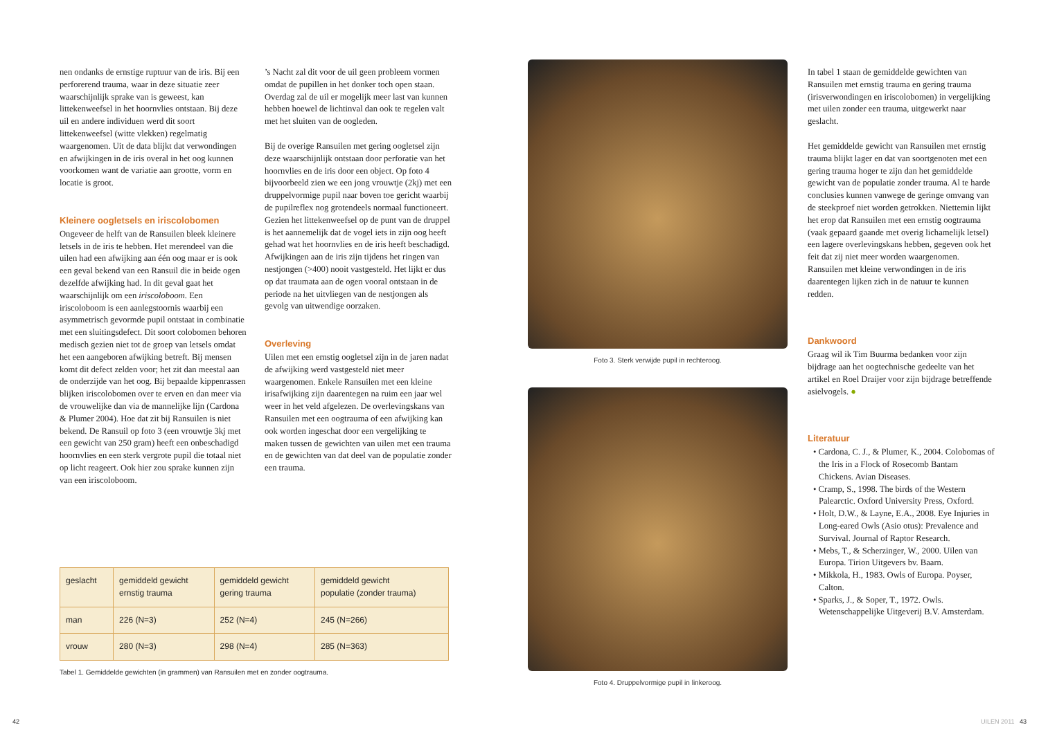nen ondanks de ernstige ruptuur van de iris. Bij een perforerend trauma, waar in deze situatie zeer waarschijnlijk sprake van is geweest, kan littekenweefsel in het hoornvlies ontstaan. Bij deze uil en andere individuen werd dit soort littekenweefsel (witte vlekken) regelmatig waargenomen. Uit de data blijkt dat verwondingen en afwijkingen in de iris overal in het oog kunnen voorkomen want de variatie aan grootte, vorm en locatie is groot.
Kleinere oogletsels en iriscolobomen
Ongeveer de helft van de Ransuilen bleek kleinere letsels in de iris te hebben. Het merendeel van die uilen had een afwijking aan één oog maar er is ook een geval bekend van een Ransuil die in beide ogen dezelfde afwijking had. In dit geval gaat het waarschijnlijk om een iriscoloboom. Een iriscoloboom is een aanlegstoornis waarbij een asymmetrisch gevormde pupil ontstaat in combinatie met een sluitingsdefect. Dit soort colobomen behoren medisch gezien niet tot de groep van letsels omdat het een aangeboren afwijking betreft. Bij mensen komt dit defect zelden voor; het zit dan meestal aan de onderzijde van het oog. Bij bepaalde kippenrassen blijken iriscolobomen over te erven en dan meer via de vrouwelijke dan via de mannelijke lijn (Cardona & Plumer 2004). Hoe dat zit bij Ransuilen is niet bekend. De Ransuil op foto 3 (een vrouwtje 3kj met een gewicht van 250 gram) heeft een onbeschadigd hoornvlies en een sterk vergrote pupil die totaal niet op licht reageert. Ook hier zou sprake kunnen zijn van een iriscoloboom.
’s Nacht zal dit voor de uil geen probleem vormen omdat de pupillen in het donker toch open staan. Overdag zal de uil er mogelijk meer last van kunnen hebben hoewel de lichtinval dan ook te regelen valt met het sluiten van de oogleden.
Bij de overige Ransuilen met gering oogletsel zijn deze waarschijnlijk ontstaan door perforatie van het hoornvlies en de iris door een object. Op foto 4 bijvoorbeeld zien we een jong vrouwtje (2kj) met een druppelvormige pupil naar boven toe gericht waarbij de pupilreflex nog grotendeels normaal functioneert. Gezien het littekenweefsel op de punt van de druppel is het aannemelijk dat de vogel iets in zijn oog heeft gehad wat het hoornvlies en de iris heeft beschadigd. Afwijkingen aan de iris zijn tijdens het ringen van nestjongen (>400) nooit vastgesteld. Het lijkt er dus op dat traumata aan de ogen vooral ontstaan in de periode na het uitvliegen van de nestjongen als gevolg van uitwendige oorzaken.
Overleving
Uilen met een ernstig oogletsel zijn in de jaren nadat de afwijking werd vastgesteld niet meer waargenomen. Enkele Ransuilen met een kleine irisafwijking zijn daarentegen na ruim een jaar wel weer in het veld afgelezen. De overlevingskans van Ransuilen met een oogtrauma of een afwijking kan ook worden ingeschat door een vergelijking te maken tussen de gewichten van uilen met een trauma en de gewichten van dat deel van de populatie zonder een trauma.
Foto 3. Sterk verwijde pupil in rechteroog.
Foto 4. Druppelvormige pupil in linkeroog.
In tabel 1 staan de gemiddelde gewichten van Ransuilen met ernstig trauma en gering trauma (irisverwondingen en iriscolobomen) in vergelijking met uilen zonder een trauma, uitgewerkt naar geslacht.
Het gemiddelde gewicht van Ransuilen met ernstig trauma blijkt lager en dat van soortgenoten met een gering trauma hoger te zijn dan het gemiddelde gewicht van de populatie zonder trauma. Al te harde conclusies kunnen vanwege de geringe omvang van de steekproef niet worden getrokken. Niettemin lijkt het erop dat Ransuilen met een ernstig oogtrauma (vaak gepaard gaande met overig lichamelijk letsel) een lagere overlevingskans hebben, gegeven ook het feit dat zij niet meer worden waargenomen. Ransuilen met kleine verwondingen in de iris daarentegen lijken zich in de natuur te kunnen redden.
Dankwoord
Graag wil ik Tim Buurma bedanken voor zijn bijdrage aan het oogtechnische gedeelte van het artikel en Roel Draijer voor zijn bijdrage betreffende asielvogels. ●
Literatuur
• Cardona, C. J., & Plumer, K., 2004. Colobomas of the Iris in a Flock of Rosecomb Bantam Chickens. Avian Diseases.
• Cramp, S., 1998. The birds of the Western Palearctic. Oxford University Press, Oxford.
• Holt, D.W., & Layne, E.A., 2008. Eye Injuries in Long-eared Owls (Asio otus): Prevalence and Survival. Journal of Raptor Research.
• Mebs, T., & Scherzinger, W., 2000. Uilen van Europa. Tirion Uitgevers bv. Baarn.
• Mikkola, H., 1983. Owls of Europa. Poyser, Calton.
• Sparks, J., & Soper, T., 1972. Owls. Wetenschappelijke Uitgeverij B.V. Amsterdam.
| geslacht | gemiddeld gewicht ernstig trauma | gemiddeld gewicht gering trauma | gemiddeld gewicht populatie (zonder trauma) |
| man | 226 (N=3) | 252 (N=4) | 245 (N=266) |
| vrouw | 280 (N=3) | 298 (N=4) | 285 (N=363) |
Tabel 1. Gemiddelde gewichten (in grammen) van Ransuilen met en zonder oogtrauma.
42 UILEN 2011 43